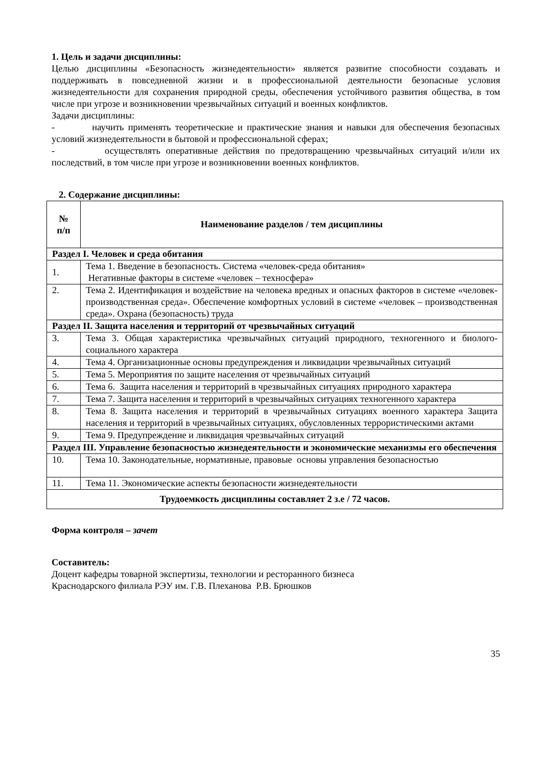1. Цель и задачи дисциплины:
Целью дисциплины «Безопасность жизнедеятельности» является развитие способности создавать и поддерживать в повседневной жизни и в профессиональной деятельности безопасные условия жизнедеятельности для сохранения природной среды, обеспечения устойчивого развития общества, в том числе при угрозе и возникновении чрезвычайных ситуаций и военных конфликтов.
Задачи дисциплины:
- научить применять теоретические и практические знания и навыки для обеспечения безопасных условий жизнедеятельности в бытовой и профессиональной сферах;
- осуществлять оперативные действия по предотвращению чрезвычайных ситуаций и/или их последствий, в том числе при угрозе и возникновении военных конфликтов.
2. Содержание дисциплины:
| № п/п | Наименование разделов / тем дисциплины |
| --- | --- |
| Раздел I. Человек и среда обитания | |
| 1. | Тема 1. Введение в безопасность. Система «человек-среда обитания» Негативные факторы в системе «человек – техносфера» |
| 2. | Тема 2. Идентификация и воздействие на человека вредных и опасных факторов в системе «человек-производственная среда». Обеспечение комфортных условий в системе «человек – производственная среда». Охрана (безопасность) труда |
| Раздел II. Защита населения и территорий от чрезвычайных ситуаций | |
| 3. | Тема 3. Общая характеристика чрезвычайных ситуаций природного, техногенного и биолого-социального характера |
| 4. | Тема 4. Организационные основы предупреждения и ликвидации чрезвычайных ситуаций |
| 5. | Тема 5. Мероприятия по защите населения от чрезвычайных ситуаций |
| 6. | Тема 6. Защита населения и территорий в чрезвычайных ситуациях природного характера |
| 7. | Тема 7. Защита населения и территорий в чрезвычайных ситуациях техногенного характера |
| 8. | Тема 8. Защита населения и территорий в чрезвычайных ситуациях военного характера Защита населения и территорий в чрезвычайных ситуациях, обусловленных террористическими актами |
| 9. | Тема 9. Предупреждение и ликвидация чрезвычайных ситуаций |
| Раздел III. Управление безопасностью жизнедеятельности и экономические механизмы его обеспечения | |
| 10. | Тема 10. Законодательные, нормативные, правовые основы управления безопасностью |
| 11. | Тема 11. Экономические аспекты безопасности жизнедеятельности |
| Трудоемкость дисциплины составляет 2 з.е / 72 часов. | |
Форма контроля – зачет
Составитель:
Доцент кафедры товарной экспертизы, технологии и ресторанного бизнеса
Краснодарского филиала РЭУ им. Г.В. Плеханова Р.В. Брюшков
35